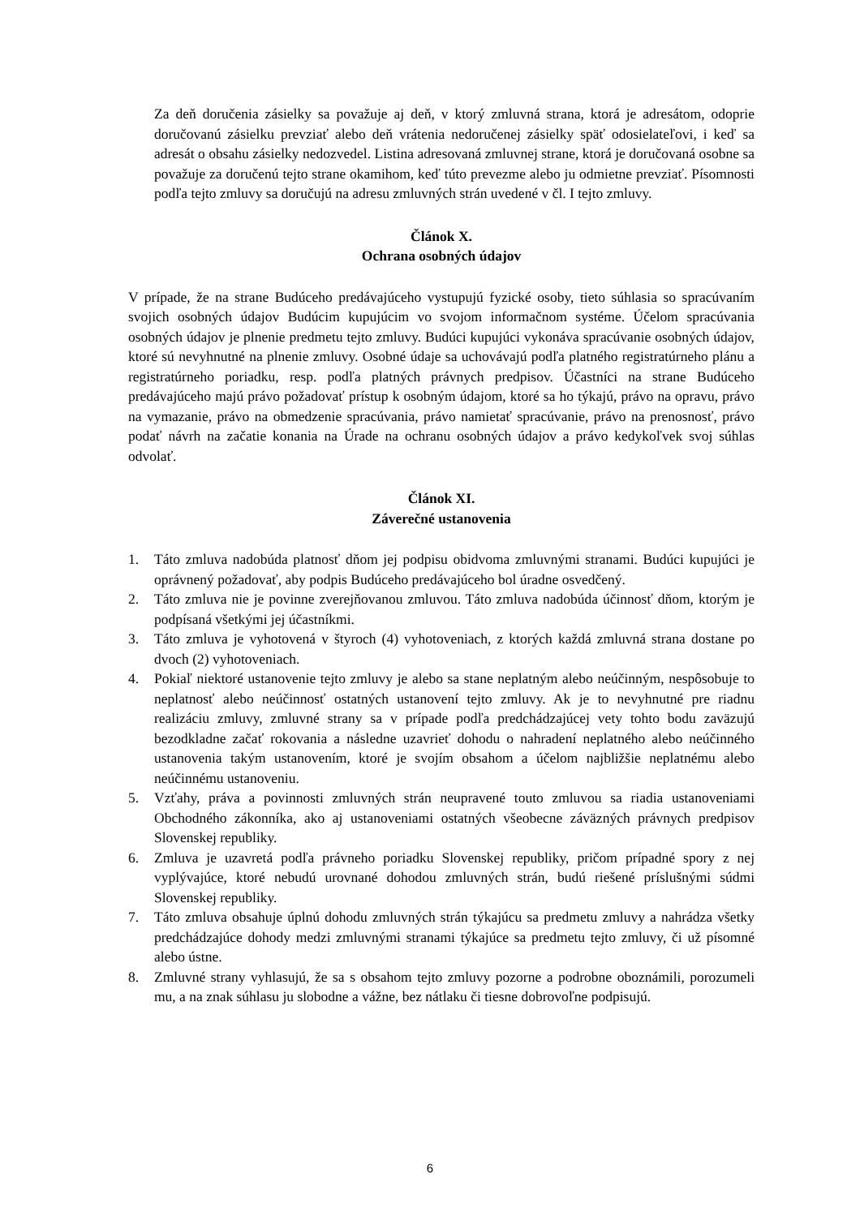Za deň doručenia zásielky sa považuje aj deň, v ktorý zmluvná strana, ktorá je adresátom, odoprie doručovanú zásielku prevziať alebo deň vrátenia nedoručenej zásielky späť odosielateľovi, i keď sa adresát o obsahu zásielky nedozvedel. Listina adresovaná zmluvnej strane, ktorá je doručovaná osobne sa považuje za doručenú tejto strane okamihom, keď túto prevezme alebo ju odmietne prevziať. Písomnosti podľa tejto zmluvy sa doručujú na adresu zmluvných strán uvedené v čl. I tejto zmluvy.
Článok X.
Ochrana osobných údajov
V prípade, že na strane Budúceho predávajúceho vystupujú fyzické osoby, tieto súhlasia so spracúvaním svojich osobných údajov Budúcim kupujúcim vo svojom informačnom systéme. Účelom spracúvania osobných údajov je plnenie predmetu tejto zmluvy. Budúci kupujúci vykonáva spracúvanie osobných údajov, ktoré sú nevyhnutné na plnenie zmluvy. Osobné údaje sa uchovávajú podľa platného registratúrneho plánu a registratúrneho poriadku, resp. podľa platných právnych predpisov. Účastníci na strane Budúceho predávajúceho majú právo požadovať prístup k osobným údajom, ktoré sa ho týkajú, právo na opravu, právo na vymazanie, právo na obmedzenie spracúvania, právo namietať spracúvanie, právo na prenosnosť, právo podať návrh na začatie konania na Úrade na ochranu osobných údajov a právo kedykoľvek svoj súhlas odvolať.
Článok XI.
Záverečné ustanovenia
1. Táto zmluva nadobúda platnosť dňom jej podpisu obidvoma zmluvnými stranami. Budúci kupujúci je oprávnený požadovať, aby podpis Budúceho predávajúceho bol úradne osvedčený.
2. Táto zmluva nie je povinne zverejňovanou zmluvou. Táto zmluva nadobúda účinnosť dňom, ktorým je podpísaná všetkými jej účastníkmi.
3. Táto zmluva je vyhotovená v štyroch (4) vyhotoveniach, z ktorých každá zmluvná strana dostane po dvoch (2) vyhotoveniach.
4. Pokiaľ niektoré ustanovenie tejto zmluvy je alebo sa stane neplatným alebo neúčinným, nespôsobuje to neplatnosť alebo neúčinnosť ostatných ustanovení tejto zmluvy. Ak je to nevyhnutné pre riadnu realizáciu zmluvy, zmluvné strany sa v prípade podľa predchádzajúcej vety tohto bodu zaväzujú bezodkladne začať rokovania a následne uzavrieť dohodu o nahradení neplatného alebo neúčinného ustanovenia takým ustanovením, ktoré je svojím obsahom a účelom najbližšie neplatnému alebo neúčinnému ustanoveniu.
5. Vzťahy, práva a povinnosti zmluvných strán neupravené touto zmluvou sa riadia ustanoveniami Obchodného zákonníka, ako aj ustanoveniami ostatných všeobecne záväzných právnych predpisov Slovenskej republiky.
6. Zmluva je uzavretá podľa právneho poriadku Slovenskej republiky, pričom prípadné spory z nej vyplývajúce, ktoré nebudú urovnané dohodou zmluvných strán, budú riešené príslušnými súdmi Slovenskej republiky.
7. Táto zmluva obsahuje úplnú dohodu zmluvných strán týkajúcu sa predmetu zmluvy a nahrádza všetky predchádzajúce dohody medzi zmluvnými stranami týkajúce sa predmetu tejto zmluvy, či už písomné alebo ústne.
8. Zmluvné strany vyhlasujú, že sa s obsahom tejto zmluvy pozorne a podrobne oboznámili, porozumeli mu, a na znak súhlasu ju slobodne a vážne, bez nátlaku či tiesne dobrovoľne podpisujú.
6